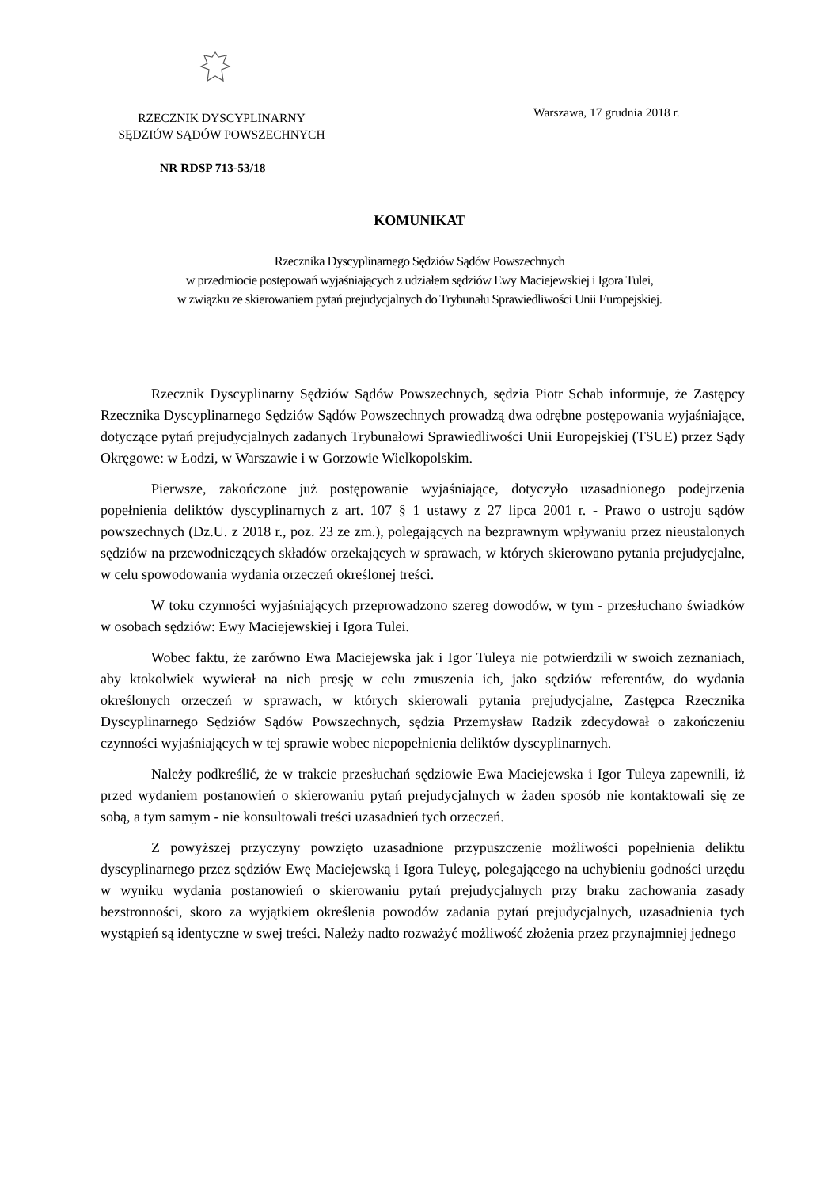RZECZNIK DYSCYPLINARNY
SĘDZIÓW SĄDÓW POWSZECHNYCH
Warszawa, 17 grudnia 2018 r.
NR RDSP 713-53/18
KOMUNIKAT
Rzecznika Dyscyplinarnego Sędziów Sądów Powszechnych
w przedmiocie postępowań wyjaśniających z udziałem sędziów Ewy Maciejewskiej i Igora Tulei,
w związku ze skierowaniem pytań prejudycjalnych do Trybunału Sprawiedliwości Unii Europejskiej.
Rzecznik Dyscyplinarny Sędziów Sądów Powszechnych, sędzia Piotr Schab informuje, że Zastępcy Rzecznika Dyscyplinarnego Sędziów Sądów Powszechnych prowadzą dwa odrębne postępowania wyjaśniające, dotyczące pytań prejudycjalnych zadanych Trybunałowi Sprawiedliwości Unii Europejskiej (TSUE) przez Sądy Okręgowe: w Łodzi, w Warszawie i w Gorzowie Wielkopolskim.
Pierwsze, zakończone już postępowanie wyjaśniające, dotyczyło uzasadnionego podejrzenia popełnienia deliktów dyscyplinarnych z art. 107 § 1 ustawy z 27 lipca 2001 r. - Prawo o ustroju sądów powszechnych (Dz.U. z 2018 r., poz. 23 ze zm.), polegających na bezprawnym wpływaniu przez nieustalonych sędziów na przewodniczących składów orzekających w sprawach, w których skierowano pytania prejudycjalne, w celu spowodowania wydania orzeczeń określonej treści.
W toku czynności wyjaśniających przeprowadzono szereg dowodów, w tym - przesłuchano świadków w osobach sędziów: Ewy Maciejewskiej i Igora Tulei.
Wobec faktu, że zarówno Ewa Maciejewska jak i Igor Tuleya nie potwierdzili w swoich zeznaniach, aby ktokolwiek wywierał na nich presję w celu zmuszenia ich, jako sędziów referentów, do wydania określonych orzeczeń w sprawach, w których skierowali pytania prejudycjalne, Zastępca Rzecznika Dyscyplinarnego Sędziów Sądów Powszechnych, sędzia Przemysław Radzik zdecydował o zakończeniu czynności wyjaśniających w tej sprawie wobec niepopełnienia deliktów dyscyplinarnych.
Należy podkreślić, że w trakcie przesłuchań sędziowie Ewa Maciejewska i Igor Tuleya zapewnili, iż przed wydaniem postanowień o skierowaniu pytań prejudycjalnych w żaden sposób nie kontaktowali się ze sobą, a tym samym - nie konsultowali treści uzasadnień tych orzeczeń.
Z powyższej przyczyny powzięto uzasadnione przypuszczenie możliwości popełnienia deliktu dyscyplinarnego przez sędziów Ewę Maciejewską i Igora Tuleyę, polegającego na uchybieniu godności urzędu w wyniku wydania postanowień o skierowaniu pytań prejudycjalnych przy braku zachowania zasady bezstronności, skoro za wyjątkiem określenia powodów zadania pytań prejudycjalnych, uzasadnienia tych wystąpień są identyczne w swej treści. Należy nadto rozważyć możliwość złożenia przez przynajmniej jednego